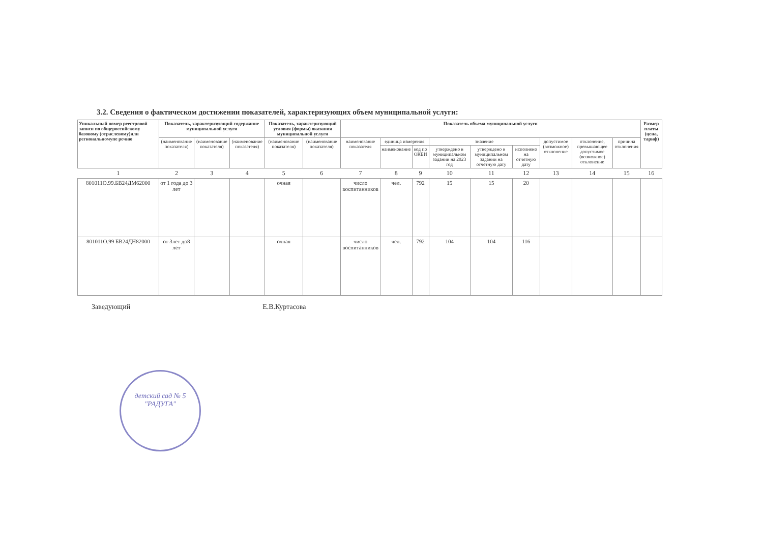3.2. Сведения о фактическом достижении показателей, характеризующих объем муниципальной услуги:
| Уникальный номер реестровой записи по общероссийскому базовому (отраслевому)или региональномупе речню | Показатель, характеризующий содержание муниципальной услуги | | | Показатель, характеризующий условия (формы) оказания муниципальной услуги | | Показатель объема муниципальной услуги | | | | | | | | | Размер платы (цена, тариф) |
| --- | --- | --- | --- | --- | --- | --- | --- | --- | --- | --- | --- | --- | --- | --- | --- |
| | (наименование показателя) | (наименование показателя) | (наименование показателя) | (наименование показателя) | (наименование показателя) | наименование показателя | единица измерения | | значение | | | допустимое (возможное) отклонение | отклонение, превышающее допустимое (возможное) отклонение | причина отклонения | |
| | | | | | | | наименование | код по ОКЕИ | утверждено в муниципальном задании на 2023 год | утверждено в муниципальном задании на отчетную дату | исполнено на отчетную дату | | | | |
| 1 | 2 | 3 | 4 | 5 | 6 | 7 | 8 | 9 | 10 | 11 | 12 | 13 | 14 | 15 | 16 |
| 801011О.99.БВ24ДМ62000 | от 1 года до 3 лет | | | очная | | число воспитанников | чел. | 792 | 15 | 15 | 20 | | | | |
| 801011О.99 БВ24ДН82000 | от 3лет до8 лет | | | очная | | число воспитанников | чел. | 792 | 104 | 104 | 116 | | | | |
Заведующий Е.В.Куртасова
детский сад № 5 "РАДУГА"